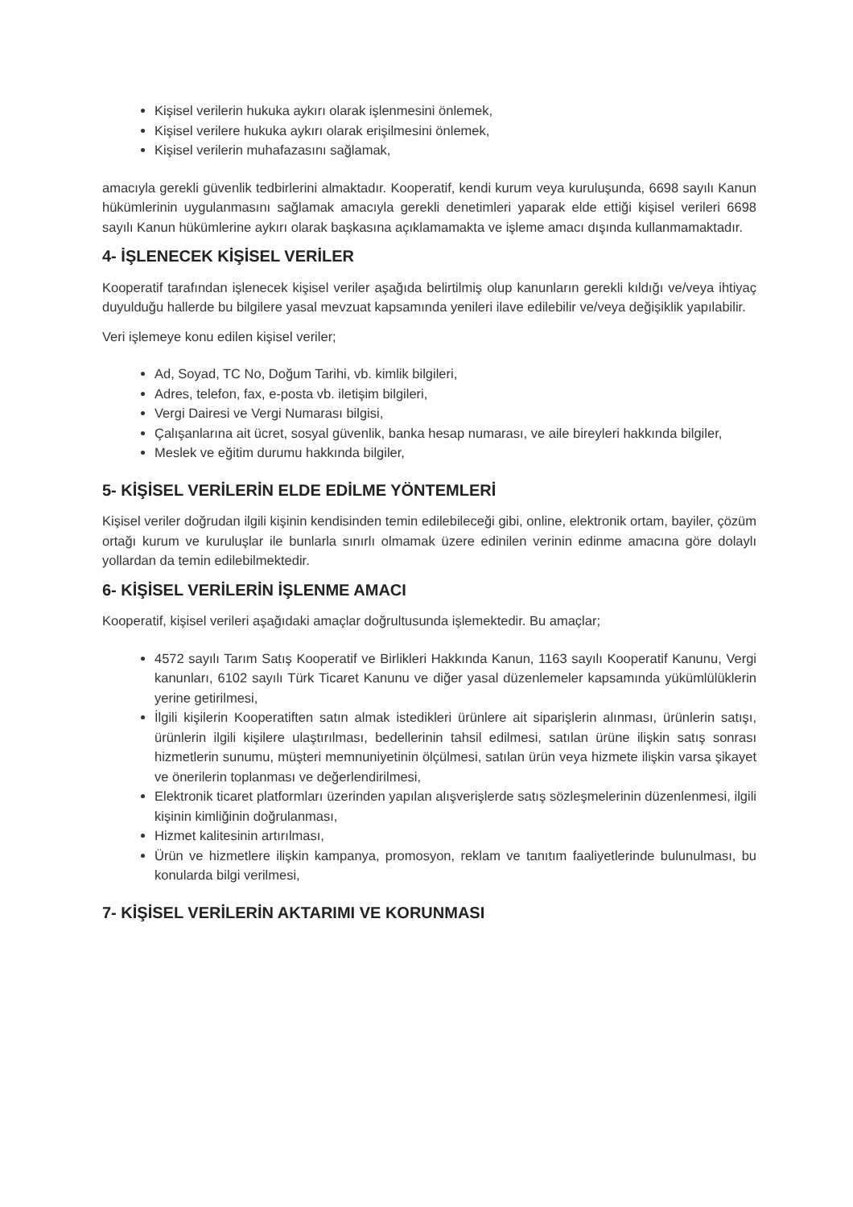Kişisel verilerin hukuka aykırı olarak işlenmesini önlemek,
Kişisel verilere hukuka aykırı olarak erişilmesini önlemek,
Kişisel verilerin muhafazasını sağlamak,
amacıyla gerekli güvenlik tedbirlerini almaktadır. Kooperatif, kendi kurum veya kuruluşunda, 6698 sayılı Kanun hükümlerinin uygulanmasını sağlamak amacıyla gerekli denetimleri yaparak elde ettiği kişisel verileri 6698 sayılı Kanun hükümlerine aykırı olarak başkasına açıklamamakta ve işleme amacı dışında kullanmamaktadır.
4- İŞLENECEK KİŞİSEL VERİLER
Kooperatif tarafından işlenecek kişisel veriler aşağıda belirtilmiş olup kanunların gerekli kıldığı ve/veya ihtiyaç duyulduğu hallerde bu bilgilere yasal mevzuat kapsamında yenileri ilave edilebilir ve/veya değişiklik yapılabilir.
Veri işlemeye konu edilen kişisel veriler;
Ad, Soyad, TC No, Doğum Tarihi, vb. kimlik bilgileri,
Adres, telefon, fax, e-posta vb. iletişim bilgileri,
Vergi Dairesi ve Vergi Numarası bilgisi,
Çalışanlarına ait ücret, sosyal güvenlik, banka hesap numarası, ve aile bireyleri hakkında bilgiler,
Meslek ve eğitim durumu hakkında bilgiler,
5- KİŞİSEL VERİLERİN ELDE EDİLME YÖNTEMLERİ
Kişisel veriler doğrudan ilgili kişinin kendisinden temin edilebileceği gibi, online, elektronik ortam, bayiler, çözüm ortağı kurum ve kuruluşlar ile bunlarla sınırlı olmamak üzere edinilen verinin edinme amacına göre dolaylı yollardan da temin edilebilmektedir.
6- KİŞİSEL VERİLERİN İŞLENME AMACI
Kooperatif, kişisel verileri aşağıdaki amaçlar doğrultusunda işlemektedir. Bu amaçlar;
4572 sayılı Tarım Satış Kooperatif ve Birlikleri Hakkında Kanun, 1163 sayılı Kooperatif Kanunu, Vergi kanunları, 6102 sayılı Türk Ticaret Kanunu ve diğer yasal düzenlemeler kapsamında yükümlülüklerin yerine getirilmesi,
İlgili kişilerin Kooperatiften satın almak istedikleri ürünlere ait siparişlerin alınması, ürünlerin satışı, ürünlerin ilgili kişilere ulaştırılması, bedellerinin tahsil edilmesi, satılan ürüne ilişkin satış sonrası hizmetlerin sunumu, müşteri memnuniyetinin ölçülmesi, satılan ürün veya hizmete ilişkin varsa şikayet ve önerilerin toplanması ve değerlendirilmesi,
Elektronik ticaret platformları üzerinden yapılan alışverişlerde satış sözleşmelerinin düzenlenmesi, ilgili kişinin kimliğinin doğrulanması,
Hizmet kalitesinin artırılması,
Ürün ve hizmetlere ilişkin kampanya, promosyon, reklam ve tanıtım faaliyetlerinde bulunulması, bu konularda bilgi verilmesi,
7- KİŞİSEL VERİLERİN AKTARIMI VE KORUNMASI